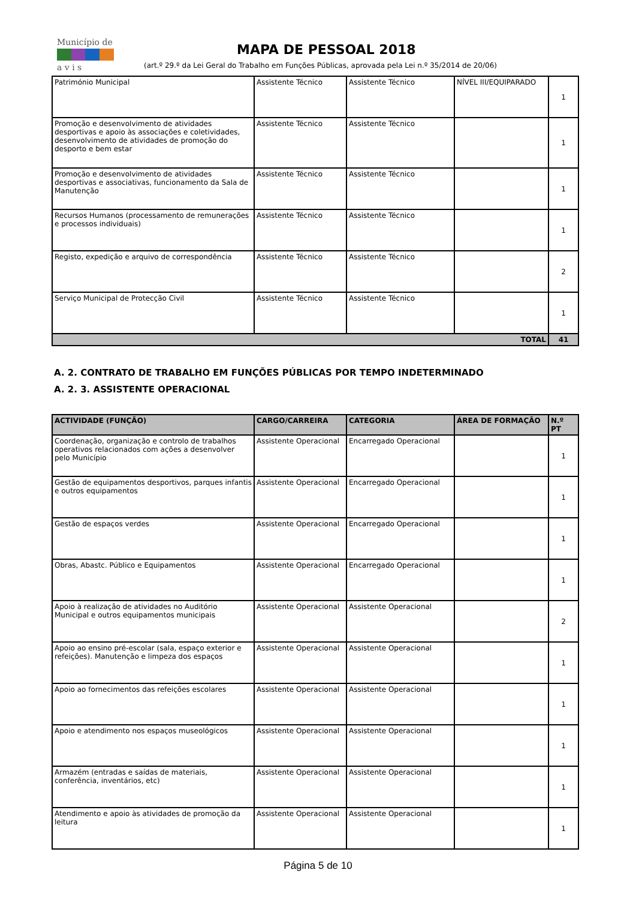Município de
a v i s
MAPA DE PESSOAL 2018
(art.º 29.º da Lei Geral do Trabalho em Funções Públicas, aprovada pela Lei n.º 35/2014 de 20/06)
| Património Municipal | Assistente Técnico | Assistente Técnico | NÍVEL III/EQUIPARADO | 1 |
| Promoção e desenvolvimento de atividades desportivas e apoio às associações e coletividades, desenvolvimento de atividades de promoção do desporto e bem estar | Assistente Técnico | Assistente Técnico | | 1 |
| Promoção e desenvolvimento de atividades desportivas e associativas, funcionamento da Sala de Manutenção | Assistente Técnico | Assistente Técnico | | 1 |
| Recursos Humanos (processamento de remunerações e processos individuais) | Assistente Técnico | Assistente Técnico | | 1 |
| Registo, expedição e arquivo de correspondência | Assistente Técnico | Assistente Técnico | | 2 |
| Serviço Municipal de Protecção Civil | Assistente Técnico | Assistente Técnico | | 1 |
| TOTAL | | | | 41 |
A. 2. CONTRATO DE TRABALHO EM FUNÇÕES PÚBLICAS POR TEMPO INDETERMINADO
A. 2. 3. ASSISTENTE OPERACIONAL
| ACTIVIDADE (FUNÇÃO) | CARGO/CARREIRA | CATEGORIA | ÁREA DE FORMAÇÃO | N.º PT |
| --- | --- | --- | --- | --- |
| Coordenação, organização e controlo de trabalhos operativos relacionados com ações a desenvolver pelo Município | Assistente Operacional | Encarregado Operacional | | 1 |
| Gestão de equipamentos desportivos, parques infantis e outros equipamentos | Assistente Operacional | Encarregado Operacional | | 1 |
| Gestão de espaços verdes | Assistente Operacional | Encarregado Operacional | | 1 |
| Obras, Abastc. Público e Equipamentos | Assistente Operacional | Encarregado Operacional | | 1 |
| Apoio à realização de atividades no Auditório Municipal e outros equipamentos municipais | Assistente Operacional | Assistente Operacional | | 2 |
| Apoio ao ensino pré-escolar (sala, espaço exterior e refeições). Manutenção e limpeza dos espaços | Assistente Operacional | Assistente Operacional | | 1 |
| Apoio ao fornecimentos das refeições escolares | Assistente Operacional | Assistente Operacional | | 1 |
| Apoio e atendimento nos espaços museológicos | Assistente Operacional | Assistente Operacional | | 1 |
| Armazém (entradas e saídas de materiais, conferência, inventários, etc) | Assistente Operacional | Assistente Operacional | | 1 |
| Atendimento e apoio às atividades de promoção da leitura | Assistente Operacional | Assistente Operacional | | 1 |
Página 5 de 10